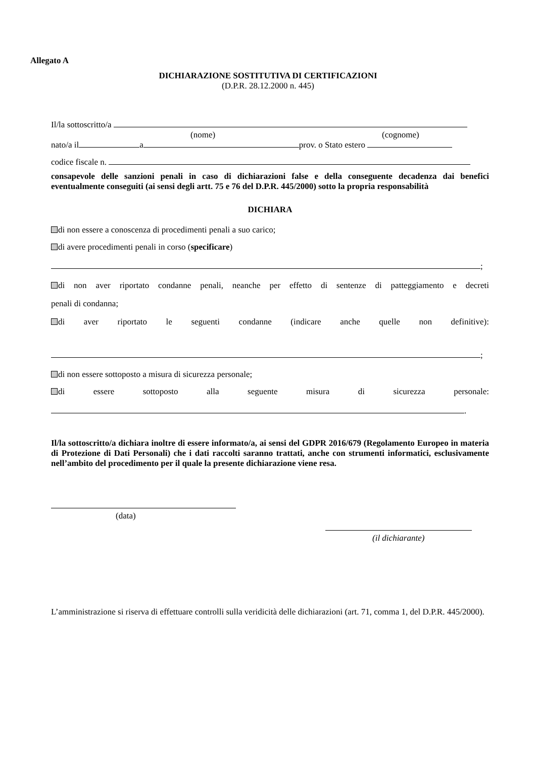Allegato A
DICHIARAZIONE SOSTITUTIVA DI CERTIFICAZIONI
(D.P.R. 28.12.2000 n. 445)
Il/la sottoscritto/a
(nome) (cognome)
nato/a il a prov. o Stato estero
codice fiscale n.
consapevole delle sanzioni penali in caso di dichiarazioni false e della conseguente decadenza dai benefici eventualmente conseguiti (ai sensi degli artt. 75 e 76 del D.P.R. 445/2000) sotto la propria responsabilità
DICHIARA
di non essere a conoscenza di procedimenti penali a suo carico;
di avere procedimenti penali in corso (specificare)
;
di non aver riportato condanne penali, neanche per effetto di sentenze di patteggiamento e decreti
penali di condanna;
di aver riportato le seguenti condanne (indicare anche quelle non definitive):
;
di non essere sottoposto a misura di sicurezza personale;
di essere sottoposto alla seguente misura di sicurezza personale:
.
Il/la sottoscritto/a dichiara inoltre di essere informato/a, ai sensi del GDPR 2016/679 (Regolamento Europeo in materia di Protezione di Dati Personali) che i dati raccolti saranno trattati, anche con strumenti informatici, esclusivamente nell’ambito del procedimento per il quale la presente dichiarazione viene resa.
(data)
(il dichiarante)
L’amministrazione si riserva di effettuare controlli sulla veridicità delle dichiarazioni (art. 71, comma 1, del D.P.R. 445/2000).